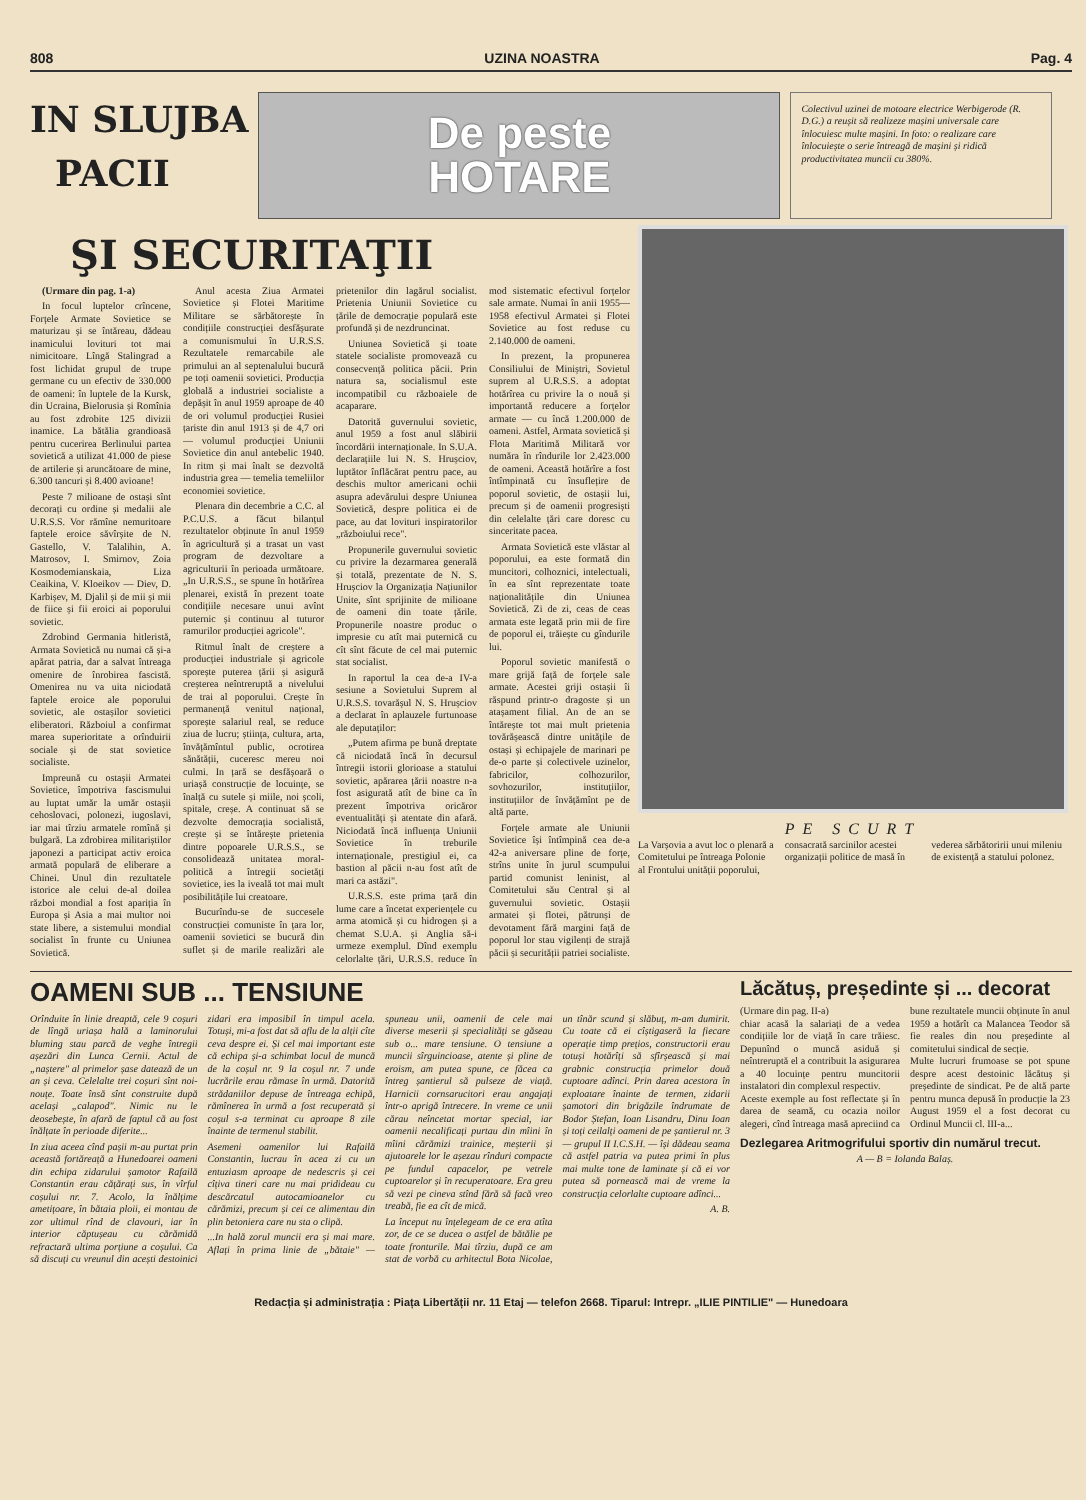808 UZINA NOASTRA Pag. 4
IN SLUJBA
PACII
De peste
HOTARE
Colectivul uzinei de motoare electrice Werbigerode (R. D.G.) a reușit să realizeze mașini universale care înlocuiesc multe mașini. In foto: o realizare care înlocuiește o serie întreagă de mașini și ridică productivitatea muncii cu 380%.
ŞI SECURITAŢII
(Urmare din pag. 1-a)
In focul luptelor crîncene, Forțele Armate Sovietice se maturizau și se întăreau, dădeau inamicului lovituri tot mai nimicitoare. Lîngă Stalingrad a fost lichidat grupul de trupe germane cu un efectiv de 330.000 de oameni: în luptele de la Kursk, din Ucraina, Bielorusia și Romînia au fost zdrobite 125 divizii inamice. La bătălia grandioasă pentru cucerirea Berlinului partea sovietică a utilizat 41.000 de piese de artilerie și aruncătoare de mine, 6.300 tancuri și 8.400 avioane!
Peste 7 milioane de ostași sînt decorați cu ordine și medalii ale U.R.S.S. Vor rămîne nemuritoare faptele eroice săvîrșite de N. Gastello, V. Talalihin, A. Matrosov, I. Smirnov, Zoia Kosmodemianskaia, Liza Ceaikina, V. Kloeikov — Diev, D. Karbișev, M. Djalil și de mii și mii de fiice și fii eroici ai poporului sovietic.
Zdrobind Germania hitleristă, Armata Sovietică nu numai că și-a apărat patria, dar a salvat întreaga omenire de înrobirea fascistă. Omenirea nu va uita niciodată faptele eroice ale poporului sovietic, ale ostașilor sovietici eliberatori. Războiul a confirmat marea superioritate a orînduirii sociale și de stat sovietice socialiste.
Impreună cu ostașii Armatei Sovietice, împotriva fascismului au luptat umăr la umăr ostașii cehoslovaci, polonezi, iugoslavi, iar mai tîrziu armatele romînă și bulgară. La zdrobirea militariștilor japonezi a participat activ eroica armată populară de eliberare a Chinei. Unul din rezultatele istorice ale celui de-al doilea război mondial a fost apariția în Europa și Asia a mai multor noi state libere, a sistemului mondial socialist în frunte cu Uniunea Sovietică.
Anul acesta Ziua Armatei Sovietice și Flotei Maritime Militare se sărbătorește în condițiile construcției desfășurate a comunismului în U.R.S.S. Rezultatele remarcabile ale primului an al septenalului bucură pe toți oamenii sovietici. Producția globală a industriei socialiste a depășit în anul 1959 aproape de 40 de ori volumul producției Rusiei țariste din anul 1913 și de 4,7 ori — volumul producției Uniunii Sovietice din anul antebelic 1940. In ritm și mai înalt se dezvoltă industria grea — temelia temeliilor economiei sovietice.
Plenara din decembrie a C.C. al P.C.U.S. a făcut bilanțul rezultatelor obținute în anul 1959 în agricultură și a trasat un vast program de dezvoltare a agriculturii în perioada următoare. „In U.R.S.S., se spune în hotărîrea plenarei, există în prezent toate condițiile necesare unui avînt puternic și continuu al tuturor ramurilor producției agricole".
Ritmul înalt de creștere a producției industriale și agricole sporește puterea țării și asigură creșterea neîntreruptă a nivelului de trai al poporului. Crește în permanență venitul național, sporește salariul real, se reduce ziua de lucru; știința, cultura, arta, învățămîntul public, ocrotirea sănătății, cuceresc mereu noi culmi. In țară se desfășoară o uriașă construcție de locuințe, se înalță cu sutele și miile, noi școli, spitale, creșe. A continuat să se dezvolte democrația socialistă, crește și se întărește prietenia dintre popoarele U.R.S.S., se consolidează unitatea moral-politică a întregii societăți sovietice, ies la iveală tot mai mult posibilitățile lui creatoare.
Bucurîndu-se de succesele construcției comuniste în țara lor, oamenii sovietici se bucură din suflet și de marile realizări ale prietenilor din lagărul socialist. Prietenia Uniunii Sovietice cu țările de democrație populară este profundă și de nezdruncinat.
Uniunea Sovietică și toate statele socialiste promovează cu consecvență politica păcii. Prin natura sa, socialismul este incompatibil cu războaiele de acaparare.
Datorită guvernului sovietic, anul 1959 a fost anul slăbirii încordării internaționale. In S.U.A. declarațiile lui N. S. Hrușciov, luptător înflăcărat pentru pace, au deschis multor americani ochii asupra adevărului despre Uniunea Sovietică, despre politica ei de pace, au dat lovituri inspiratorilor „războiului rece".
Propunerile guvernului sovietic cu privire la dezarmarea generală și totală, prezentate de N. S. Hrușciov la Organizația Națiunilor Unite, sînt sprijinite de milioane de oameni din toate țările. Propunerile noastre produc o impresie cu atît mai puternică cu cît sînt făcute de cel mai puternic stat socialist.
In raportul la cea de-a IV-a sesiune a Sovietului Suprem al U.R.S.S. tovarășul N. S. Hrușciov a declarat în aplauzele furtunoase ale deputaților:
„Putem afirma pe bună dreptate că niciodată încă în decursul întregii istorii glorioase a statului sovietic, apărarea țării noastre n-a fost asigurată atît de bine ca în prezent împotriva oricăror eventualități și atentate din afară. Niciodată încă influența Uniunii Sovietice în treburile internaționale, prestigiul ei, ca bastion al păcii n-au fost atît de mari ca astăzi".
U.R.S.S. este prima țară din lume care a încetat experiențele cu arma atomică și cu hidrogen și a chemat S.U.A. și Anglia să-i urmeze exemplul. Dînd exemplu celorlalte țări, U.R.S.S. reduce în mod sistematic efectivul forțelor sale armate. Numai în anii 1955—1958 efectivul Armatei și Flotei Sovietice au fost reduse cu 2.140.000 de oameni.
In prezent, la propunerea Consiliului de Miniștri, Sovietul suprem al U.R.S.S. a adoptat hotărîrea cu privire la o nouă și importantă reducere a forțelor armate — cu încă 1.200.000 de oameni. Astfel, Armata sovietică și Flota Maritimă Militară vor număra în rîndurile lor 2.423.000 de oameni. Această hotărîre a fost întîmpinată cu însuflețire de poporul sovietic, de ostașii lui, precum și de oamenii progresiști din celelalte țări care doresc cu sinceritate pacea.
Armata Sovietică este vlăstar al poporului, ea este formată din muncitori, colhoznici, intelectuali, în ea sînt reprezentate toate naționalitățile din Uniunea Sovietică. Zi de zi, ceas de ceas armata este legată prin mii de fire de poporul ei, trăiește cu gîndurile lui.
Poporul sovietic manifestă o mare grijă față de forțele sale armate. Acestei griji ostașii îi răspund printr-o dragoste și un atașament filial. An de an se întărește tot mai mult prietenia tovărășească dintre unitățile de ostași și echipajele de marinari pe de-o parte și colectivele uzinelor, fabricilor, colhozurilor, sovhozurilor, instituțiilor, instituțiilor de învățămînt pe de altă parte.
Forțele armate ale Uniunii Sovietice își întîmpină cea de-a 42-a aniversare pline de forțe, strîns unite în jurul scumpului partid comunist leninist, al Comitetului său Central și al guvernului sovietic. Ostașii armatei și flotei, pătrunși de devotament fără margini față de poporul lor stau vigilenți de strajă păcii și securității patriei socialiste.
PE SCURT
La Varșovia a avut loc o plenară a Comitetului pe întreaga Polonie al Frontului unității poporului, consacrată sarcinilor acestei organizații politice de masă în vederea sărbătoririi unui mileniu de existență a statului polonez.
OAMENI SUB ... TENSIUNE
Orînduite în linie dreaptă, cele 9 coșuri de lîngă uriașa hală a laminorului bluming stau parcă de veghe întregii așezări din Lunca Cernii. Actul de „naștere" al primelor șase datează de un an și ceva. Celelalte trei coșuri sînt noi-nouțe. Toate însă sînt construite după același „calapod". Nimic nu le deosebește, în afară de faptul că au fost înălțate în perioade diferite...
In ziua aceea cînd pașii m-au purtat prin această fortăreață a Hunedoarei oameni din echipa zidarului șamotor Rafailă Constantin erau cățărați sus, în vîrful coșului nr. 7. Acolo, la înălțime ametițoare, în bătaia ploii, ei montau de zor ultimul rînd de clavouri, iar în interior căptușeau cu cărămidă refractară ultima porțiune a coșului. Ca să discuți cu vreunul din acești destoinici zidari era imposibil în timpul acela. Totuși, mi-a fost dat să aflu de la alții cîte ceva despre ei. Și cel mai important este că echipa și-a schimbat locul de muncă de la coșul nr. 9 la coșul nr. 7 unde lucrările erau rămase în urmă. Datorită strădaniilor depuse de întreaga echipă, rămînerea în urmă a fost recuperată și coșul s-a terminat cu aproape 8 zile înainte de termenul stabilit.
Asemeni oamenilor lui Rafailă Constantin, lucrau în acea zi cu un entuziasm aproape de nedescris și cei cîțiva tineri care nu mai pridideau cu descărcatul autocamioanelor cu cărămizi, precum și cei ce alimentau din plin betoniera care nu sta o clipă.
...In hală zorul muncii era și mai mare. Aflați în prima linie de „bătaie" — spuneau unii, oamenii de cele mai diverse meserii și specialități se găseau sub o... mare tensiune. O tensiune a muncii sîrguincioase, atente și pline de eroism, am putea spune, ce făcea ca întreg șantierul să pulseze de viață. Harnicii cornsarucitori erau angajați într-o aprigă întrecere. In vreme ce unii cărau neîncetat mortar special, iar oamenii necalificați purtau din mîini în mîini cărămizi trainice, meșterii și ajutoarele lor le așezau rînduri compacte pe fundul capacelor, pe vetrele cuptoarelor și în recuperatoare. Era greu să vezi pe cineva stînd fără să facă vreo treabă, fie ea cît de mică.
La început nu înțelegeam de ce era atîta zor, de ce se ducea o astfel de bătălie pe toate fronturile. Mai tîrziu, după ce am stat de vorbă cu arhitectul Bota Nicolae, un tînăr scund și slăbuț, m-am dumirit. Cu toate că ei cîștigaseră la fiecare operație timp prețios, constructorii erau totuși hotărîți să sfîrșească și mai grabnic construcția primelor două cuptoare adînci. Prin darea acestora în exploatare înainte de termen, zidarii șamotori din brigăzile îndrumate de Bodor Ștefan, Ioan Lisandru, Dinu Ioan și toți ceilalți oameni de pe șantierul nr. 3 — grupul II I.C.S.H. — își dădeau seama că astfel patria va putea primi în plus mai multe tone de laminate și că ei vor putea să pornească mai de vreme la construcția celorlalte cuptoare adînci...
A. B.
Lăcătuș, președinte și ... decorat
(Urmare din pag. II-a)
chiar acasă la salariați de a vedea condițiile lor de viață în care trăiesc. Depunînd o muncă asiduă și neîntreruptă el a contribuit la asigurarea a 40 locuințe pentru muncitorii instalatori din complexul respectiv.
Aceste exemple au fost reflectate și în darea de seamă, cu ocazia noilor alegeri, cînd întreaga masă apreciind ca bune rezultatele muncii obținute în anul 1959 a hotărît ca Malancea Teodor să fie reales din nou președinte al comitetului sindical de secție.
Multe lucruri frumoase se pot spune despre acest destoinic lăcătuș și președinte de sindicat. Pe de altă parte pentru munca depusă în producție la 23 August 1959 el a fost decorat cu Ordinul Muncii cl. III-a...
Dezlegarea Aritmogrifului sportiv din numărul trecut.
A — B = Iolanda Balaș.
Redacția și administrația : Piața Libertății nr. 11 Etaj — telefon 2668. Tiparul: Intrepr. „ILIE PINTILIE" — Hunedoara